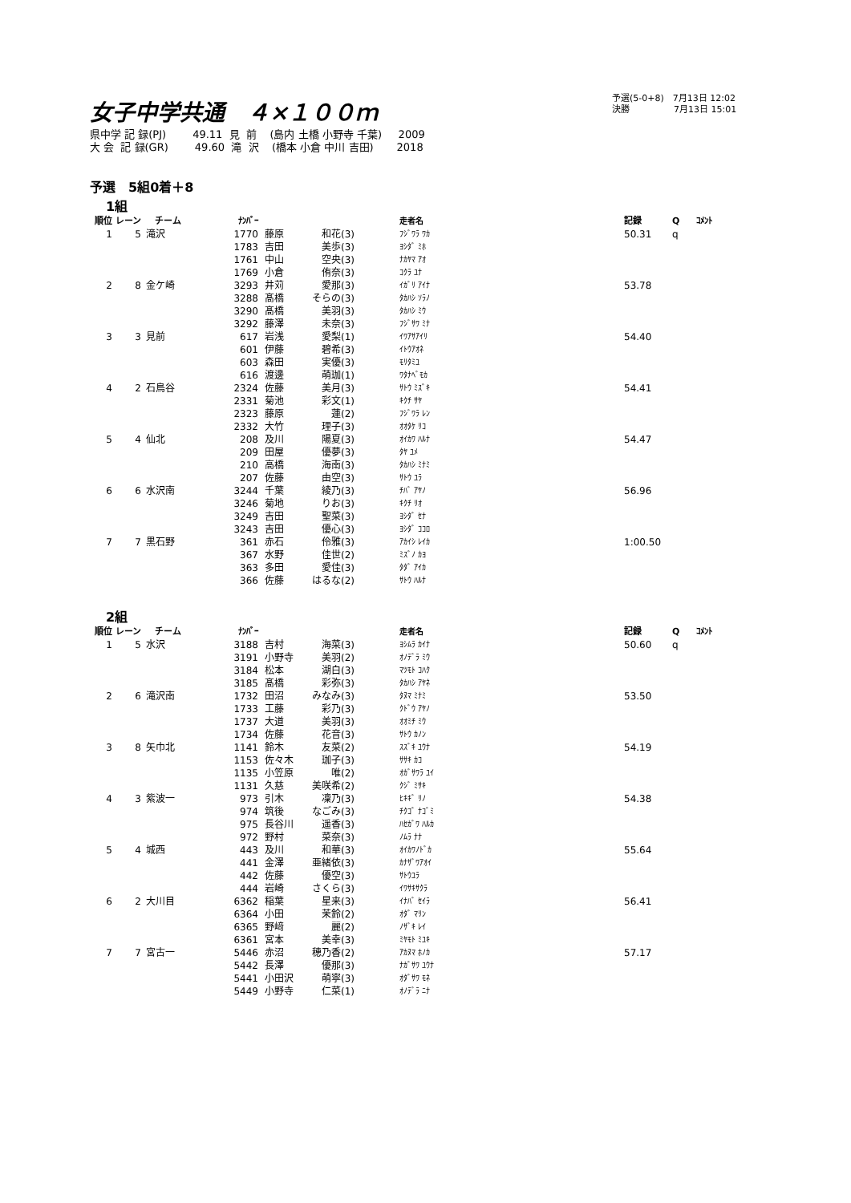女子中学共通　４×１００ｍ
予選(5-0+8)　7月13日 12:02
決勝　　　　　7月13日 15:01
県中学 記 録(PJ) 49.11 見 前 (島内 土橋 小野寺 千葉) 2009 大 会 記 録(GR) 49.60 滝 沢 (橋本 小倉 中川 吉田) 2018
予選　5組0着＋8
1組
| 順位 | レーン | チーム | ﾅﾝﾊﾞｰ | | | 走者名 | 記録 | Q | ｺﾒﾝﾄ |
| --- | --- | --- | --- | --- | --- | --- | --- | --- | --- |
| 1 | 5 | 滝沢 | 1770 | 藤原 | 和花(3) | ﾌｼﾞﾜﾗ ﾜｶ | 50.31 | q | |
| | | | 1783 | 吉田 | 美歩(3) | ﾖｼﾀﾞ ﾐﾎ | | | |
| | | | 1761 | 中山 | 空央(3) | ﾅｶﾔﾏ ｱｵ | | | |
| | | | 1769 | 小倉 | 侑奈(3) | ｺｸﾗ ﾕﾅ | | | |
| 2 | 8 | 金ケ崎 | 3293 | 井苅 | 愛那(3) | ｲｶﾞﾘ ｱｲﾅ | 53.78 | | |
| | | | 3288 | 髙橋 | そらの(3) | ﾀｶﾊｼ ｿﾗﾉ | | | |
| | | | 3290 | 髙橋 | 美羽(3) | ﾀｶﾊｼ ﾐｳ | | | |
| | | | 3292 | 藤澤 | 未奈(3) | ﾌｼﾞｻﾜ ﾐﾅ | | | |
| 3 | 3 | 見前 | 617 | 岩浅 | 愛梨(1) | ｲﾜｱｻｱｲﾘ | 54.40 | | |
| | | | 601 | 伊藤 | 碧希(3) | ｲﾄｳｱｵﾈ | | | |
| | | | 603 | 森田 | 実優(3) | ﾓﾘﾀﾐﾕ | | | |
| | | | 616 | 渡邊 | 萌珈(1) | ﾜﾀﾅﾍﾞﾓｶ | | | |
| 4 | 2 | 石鳥谷 | 2324 | 佐藤 | 美月(3) | ｻﾄｳ ﾐｽﾞｷ | 54.41 | | |
| | | | 2331 | 菊池 | 彩文(1) | ｷｸﾁ ｻﾔ | | | |
| | | | 2323 | 藤原 | 蓮(2) | ﾌｼﾞﾜﾗ ﾚﾝ | | | |
| | | | 2332 | 大竹 | 理子(3) | ｵｵﾀｹ ﾘｺ | | | |
| 5 | 4 | 仙北 | 208 | 及川 | 陽夏(3) | ｵｲｶﾜ ﾊﾙﾅ | 54.47 | | |
| | | | 209 | 田屋 | 優夢(3) | ﾀﾔ ﾕﾒ | | | |
| | | | 210 | 高橋 | 海南(3) | ﾀｶﾊｼ ﾐﾅﾐ | | | |
| | | | 207 | 佐藤 | 由空(3) | ｻﾄｳ ﾕﾗ | | | |
| 6 | 6 | 水沢南 | 3244 | 千葉 | 綾乃(3) | ﾁﾊﾞ ｱﾔﾉ | 56.96 | | |
| | | | 3246 | 菊地 | りお(3) | ｷｸﾁ ﾘｵ | | | |
| | | | 3249 | 吉田 | 聖菜(3) | ﾖｼﾀﾞ ｾﾅ | | | |
| | | | 3243 | 吉田 | 優心(3) | ﾖｼﾀﾞ ｺｺﾛ | | | |
| 7 | 7 | 黒石野 | 361 | 赤石 | 伶雅(3) | ｱｶｲｼ ﾚｲｶ | 1:00.50 | | |
| | | | 367 | 水野 | 佳世(2) | ﾐｽﾞﾉ ｶﾖ | | | |
| | | | 363 | 多田 | 愛佳(3) | ﾀﾀﾞ ｱｲｶ | | | |
| | | | 366 | 佐藤 | はるな(2) | ｻﾄｳ ﾊﾙﾅ | | | |
2組
| 順位 | レーン | チーム | ﾅﾝﾊﾞｰ | | | 走者名 | 記録 | Q | ｺﾒﾝﾄ |
| --- | --- | --- | --- | --- | --- | --- | --- | --- | --- |
| 1 | 5 | 水沢 | 3188 | 吉村 | 海菜(3) | ﾖｼﾑﾗ ｶｲﾅ | 50.60 | q | |
| | | | 3191 | 小野寺 | 美羽(2) | ｵﾉﾃﾞﾗ ﾐｳ | | | |
| | | | 3184 | 松本 | 湖白(3) | ﾏﾂﾓﾄ ｺﾊｸ | | | |
| | | | 3185 | 髙橋 | 彩弥(3) | ﾀｶﾊｼ ｱﾔﾈ | | | |
| 2 | 6 | 滝沢南 | 1732 | 田沼 | みなみ(3) | ﾀﾇﾏ ﾐﾅﾐ | 53.50 | | |
| | | | 1733 | 工藤 | 彩乃(3) | ｸﾄﾞｳ ｱﾔﾉ | | | |
| | | | 1737 | 大道 | 美羽(3) | ｵｵﾐﾁ ﾐｳ | | | |
| | | | 1734 | 佐藤 | 花音(3) | ｻﾄｳ ｶﾉﾝ | | | |
| 3 | 8 | 矢巾北 | 1141 | 鈴木 | 友菜(2) | ｽｽﾞｷ ﾕｳﾅ | 54.19 | | |
| | | | 1153 | 佐々木 | 珈子(3) | ｻｻｷ ｶｺ | | | |
| | | | 1135 | 小笠原 | 唯(2) | ｵｶﾞｻﾜﾗ ﾕｲ | | | |
| | | | 1131 | 久慈 | 美咲希(2) | ｸｼﾞ ﾐｻｷ | | | |
| 4 | 3 | 紫波一 | 973 | 引木 | 凜乃(3) | ﾋｷｷﾞ ﾘﾉ | 54.38 | | |
| | | | 974 | 筑後 | なごみ(3) | ﾁｸｺﾞ ﾅｺﾞﾐ | | | |
| | | | 975 | 長谷川 | 遥香(3) | ﾊｾｶﾞﾜ ﾊﾙｶ | | | |
| | | | 972 | 野村 | 菜奈(3) | ﾉﾑﾗ ﾅﾅ | | | |
| 5 | 4 | 城西 | 443 | 及川 | 和華(3) | ｵｲｶﾜﾉﾄﾞｶ | 55.64 | | |
| | | | 441 | 金澤 | 亜緒依(3) | ｶﾅｻﾞﾜｱｵｲ | | | |
| | | | 442 | 佐藤 | 優空(3) | ｻﾄｳﾕﾗ | | | |
| | | | 444 | 岩崎 | さくら(3) | ｲﾜｻｷｻｸﾗ | | | |
| 6 | 2 | 大川目 | 6362 | 稲葉 | 星来(3) | ｲﾅﾊﾞ ｾｲﾗ | 56.41 | | |
| | | | 6364 | 小田 | 茉鈴(2) | ｵﾀﾞ ﾏﾘﾝ | | | |
| | | | 6365 | 野﨑 | 麗(2) | ﾉｻﾞｷ ﾚｲ | | | |
| | | | 6361 | 宮本 | 美幸(3) | ﾐﾔﾓﾄ ﾐﾕｷ | | | |
| 7 | 7 | 宮古一 | 5446 | 赤沼 | 穂乃香(2) | ｱｶﾇﾏ ﾎﾉｶ | 57.17 | | |
| | | | 5442 | 長澤 | 優那(3) | ﾅｶﾞｻﾜ ﾕｳﾅ | | | |
| | | | 5441 | 小田沢 | 萌寧(3) | ｵﾀﾞｻﾜ ﾓﾈ | | | |
| | | | 5449 | 小野寺 | 仁菜(1) | ｵﾉﾃﾞﾗ ﾆﾅ | | | |